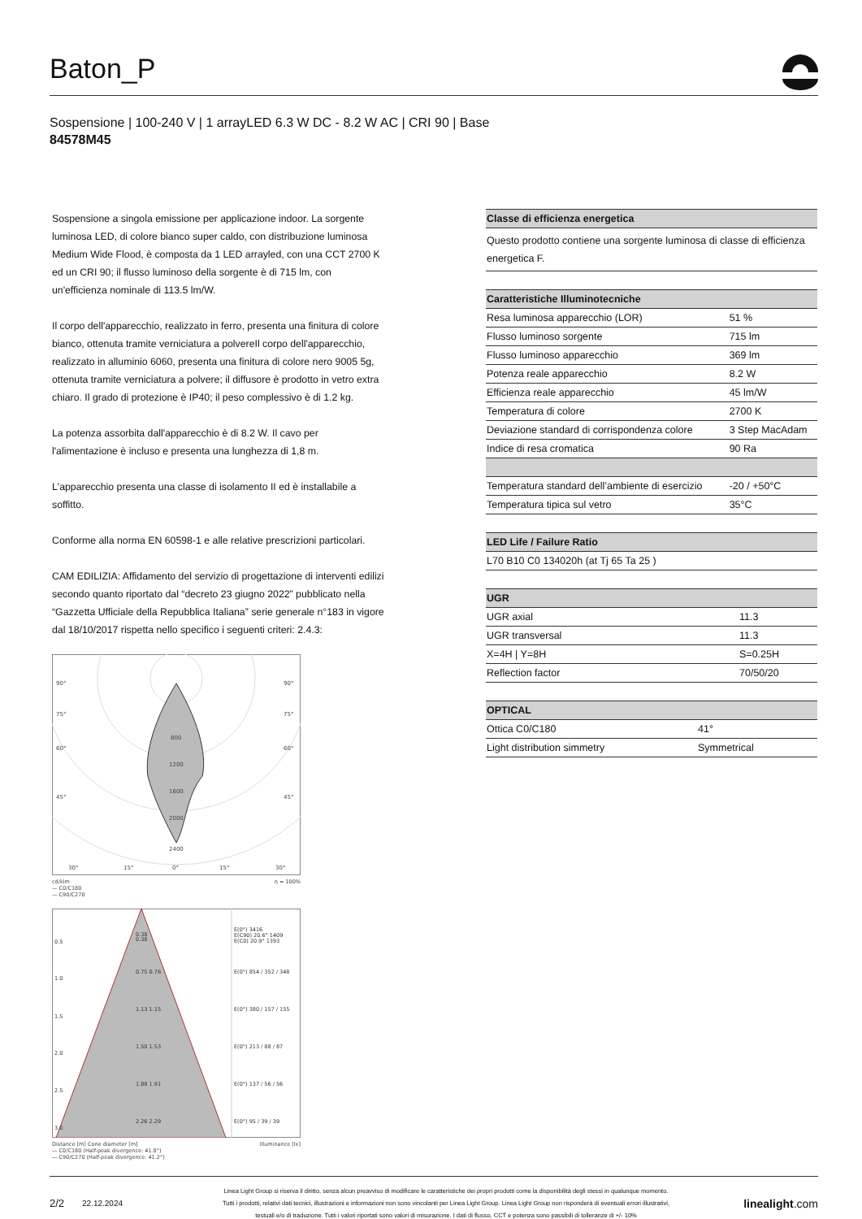Baton_P
Sospensione | 100-240 V | 1 arrayLED 6.3 W DC - 8.2 W AC | CRI 90 | Base
84578M45
Sospensione a singola emissione per applicazione indoor. La sorgente luminosa LED, di colore bianco super caldo, con distribuzione luminosa Medium Wide Flood, è composta da 1 LED arrayled, con una CCT 2700 K ed un CRI 90; il flusso luminoso della sorgente è di 715 lm, con un'efficienza nominale di 113.5 lm/W.
Il corpo dell'apparecchio, realizzato in ferro, presenta una finitura di colore bianco, ottenuta tramite verniciatura a polvereIl corpo dell'apparecchio, realizzato in alluminio 6060, presenta una finitura di colore nero 9005 5g, ottenuta tramite verniciatura a polvere; il diffusore è prodotto in vetro extra chiaro. Il grado di protezione è IP40; il peso complessivo è di 1.2 kg.
La potenza assorbita dall'apparecchio è di 8.2 W. Il cavo per l'alimentazione è incluso e presenta una lunghezza di 1,8 m.
L'apparecchio presenta una classe di isolamento II ed è installabile a soffitto.
Conforme alla norma EN 60598-1 e alle relative prescrizioni particolari.
CAM EDILIZIA: Affidamento del servizio di progettazione di interventi edilizi secondo quanto riportato dal “decreto 23 giugno 2022” pubblicato nella “Gazzetta Ufficiale della Repubblica Italiana” serie generale n°183 in vigore dal 18/10/2017 rispetta nello specifico i seguenti criteri: 2.4.3:
90°
90°
75°
75°
60°
60°
45°
45°
800
1200
1600
2000
2400
30°
15°
0°
15°
30°
cd/klm η = 100%
— C0/C180
— C90/C270
0.5
0.38
0.38
E(0°) 3416
E(C90) 20.6° 1409
E(C0) 20.9° 1393
1.0
0.75 0.76
E(0°) 854 / 352 / 348
1.5
1.13 1.15
E(0°) 380 / 157 / 155
2.0
1.50 1.53
E(0°) 213 / 88 / 87
2.5
1.88 1.91
E(0°) 137 / 56 / 56
3.0
2.26 2.29
E(0°) 95 / 39 / 39
Distance [m] Cone diameter [m] Illuminance [lx]
— C0/C180 (Half-peak divergence: 41.8°)
— C90/C270 (Half-peak divergence: 41.2°)
| Classe di efficienza energetica |
| --- |
| Questo prodotto contiene una sorgente luminosa di classe di efficienza energetica F. |
| Caratteristiche Illuminotecniche | |
| --- | --- |
| Resa luminosa apparecchio (LOR) | 51 % |
| Flusso luminoso sorgente | 715 lm |
| Flusso luminoso apparecchio | 369 lm |
| Potenza reale apparecchio | 8.2 W |
| Efficienza reale apparecchio | 45 lm/W |
| Temperatura di colore | 2700 K |
| Deviazione standard di corrispondenza colore | 3 Step MacAdam |
| Indice di resa cromatica | 90 Ra |
| Temperatura standard dell’ambiente di esercizio | -20 / +50°C |
| Temperatura tipica sul vetro | 35°C |
| LED Life / Failure Ratio |
| --- |
| L70 B10 C0 134020h (at Tj 65 Ta 25 ) |
| UGR | |
| --- | --- |
| UGR axial | 11.3 |
| UGR transversal | 11.3 |
| X=4H / Y=8H | S=0.25H |
| Reflection factor | 70/50/20 |
| OPTICAL | |
| --- | --- |
| Ottica C0/C180 | 41° |
| Light distribution simmetry | Symmetrical |
2/2 22.12.2024
Linea Light Group si riserva il diritto, senza alcun preavviso di modificare le caratteristiche dei propri prodotti come la disponibilità degli stessi in qualunque momento.
Tutti i prodotti, relativi dati tecnici, illustrazioni e informazioni non sono vincolanti per Linea Light Group. Linea Light Group non risponderà di eventuali errori illustrativi,
testuali e/o di traduzione. Tutti i valori riportati sono valori di misurazione. I dati di flusso, CCT e potenza sono passibili di tolleranze di +/- 10%
linealight.com